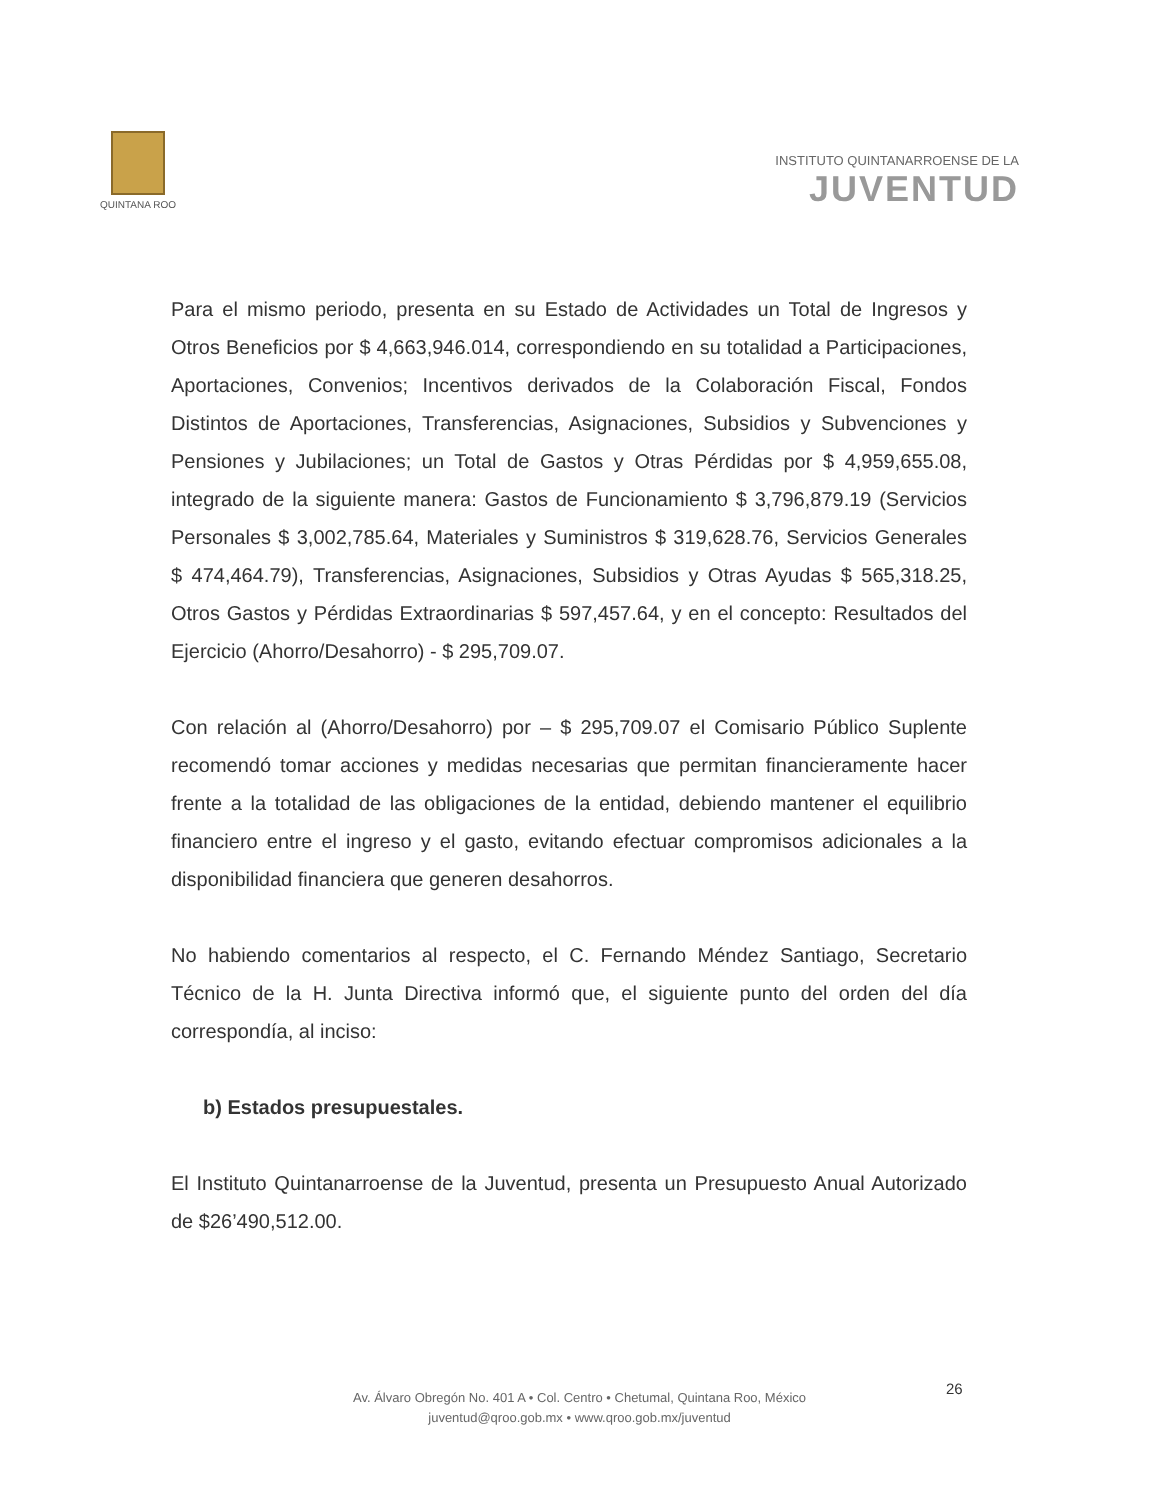QUINTANA ROO
INSTITUTO QUINTANARROENSE DE LA
JUVENTUD
Para el mismo periodo, presenta en su Estado de Actividades un Total de Ingresos y Otros Beneficios por $ 4,663,946.014, correspondiendo en su totalidad a Participaciones, Aportaciones, Convenios; Incentivos derivados de la Colaboración Fiscal, Fondos Distintos de Aportaciones, Transferencias, Asignaciones, Subsidios y Subvenciones y Pensiones y Jubilaciones; un Total de Gastos y Otras Pérdidas por $ 4,959,655.08, integrado de la siguiente manera: Gastos de Funcionamiento $ 3,796,879.19 (Servicios Personales $ 3,002,785.64, Materiales y Suministros $ 319,628.76, Servicios Generales $ 474,464.79), Transferencias, Asignaciones, Subsidios y Otras Ayudas $ 565,318.25, Otros Gastos y Pérdidas Extraordinarias $ 597,457.64, y en el concepto: Resultados del Ejercicio (Ahorro/Desahorro) - $ 295,709.07.
Con relación al (Ahorro/Desahorro) por – $ 295,709.07 el Comisario Público Suplente recomendó tomar acciones y medidas necesarias que permitan financieramente hacer frente a la totalidad de las obligaciones de la entidad, debiendo mantener el equilibrio financiero entre el ingreso y el gasto, evitando efectuar compromisos adicionales a la disponibilidad financiera que generen desahorros.
No habiendo comentarios al respecto, el C. Fernando Méndez Santiago, Secretario Técnico de la H. Junta Directiva informó que, el siguiente punto del orden del día correspondía, al inciso:
b) Estados presupuestales.
El Instituto Quintanarroense de la Juventud, presenta un Presupuesto Anual Autorizado de $26’490,512.00.
26
Av. Álvaro Obregón No. 401 A • Col. Centro • Chetumal, Quintana Roo, México
juventud@qroo.gob.mx • www.qroo.gob.mx/juventud